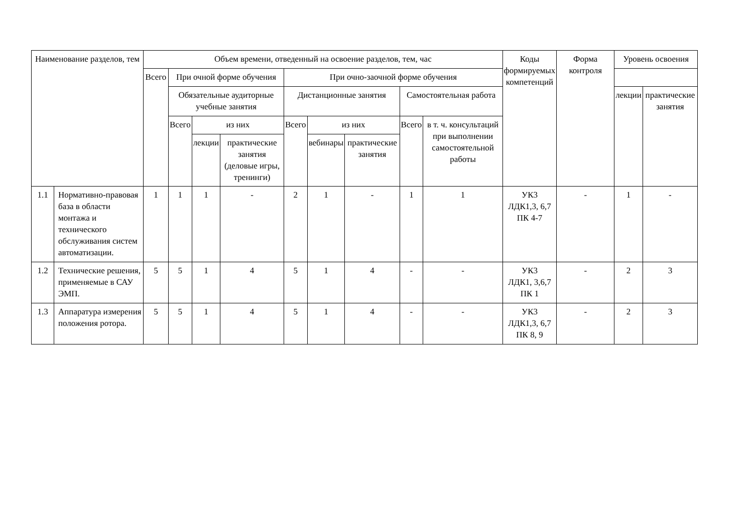| Наименование разделов, тем | | Объем времени, отведенный на освоение разделов, тем, час | | | | | | | | | Коды формируемых компетенций | Форма контроля | Уровень освоения | |
| --- | --- | --- | --- | --- | --- | --- | --- | --- | --- | --- | --- | --- | --- | --- |
| | | Всего | При очной форме обучения | | | При очно-заочной форме обучения | | | | | | | | |
| | | | Обязательные аудиторные учебные занятия | | | Дистанционные занятия | | | Самостоятельная работа | | | | лекции | практические занятия |
| | | | Всего | из них | | Всего | из них | | Всего | в т. ч. консультаций при выполнении самостоятельной работы | | | | |
| | | | | лекции | практические занятия (деловые игры, тренинги) | | вебинары | практические занятия | | | | | | |
| 1.1 | Нормативно-правовая база в области монтажа и технического обслуживания систем автоматизации. | 1 | 1 | 1 | - | 2 | 1 | - | 1 | 1 | УК3 ЛДК1,3, 6,7 ПК 4-7 | - | 1 | - |
| 1.2 | Технические решения, применяемые в САУ ЭМП. | 5 | 5 | 1 | 4 | 5 | 1 | 4 | - | - | УК3 ЛДК1, 3,6,7 ПК 1 | - | 2 | 3 |
| 1.3 | Аппаратура измерения положения ротора. | 5 | 5 | 1 | 4 | 5 | 1 | 4 | - | - | УК3 ЛДК1,3, 6,7 ПК 8, 9 | - | 2 | 3 |